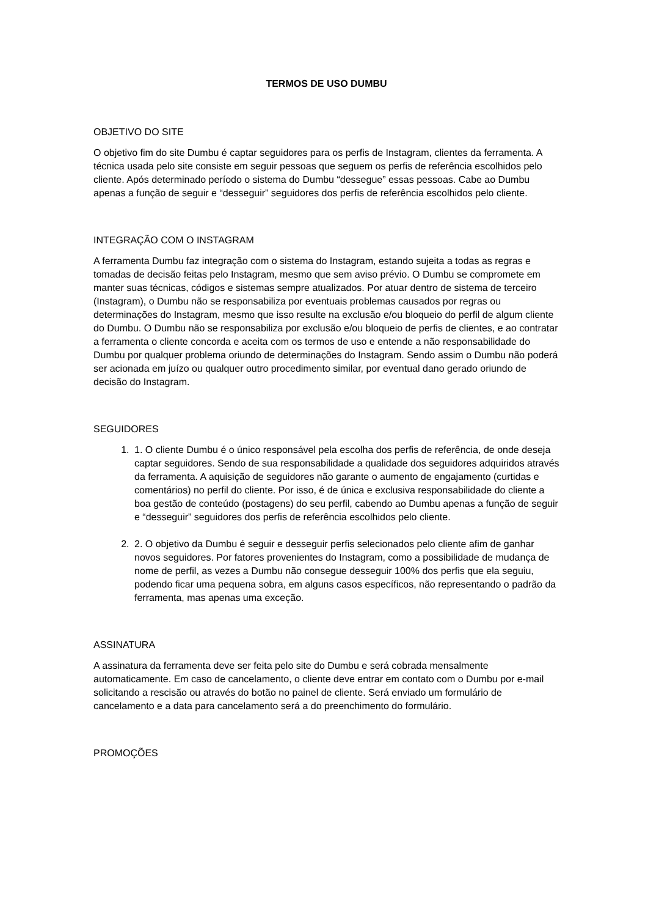TERMOS DE USO DUMBU
OBJETIVO DO SITE
O objetivo fim do site Dumbu é captar seguidores para os perfis de Instagram, clientes da ferramenta. A técnica usada pelo site consiste em seguir pessoas que seguem os perfis de referência escolhidos pelo cliente. Após determinado período o sistema do Dumbu “dessegue” essas pessoas. Cabe ao Dumbu apenas a função de seguir e “desseguir” seguidores dos perfis de referência escolhidos pelo cliente.
INTEGRAÇÃO COM O INSTAGRAM
A ferramenta Dumbu faz integração com o sistema do Instagram, estando sujeita a todas as regras e tomadas de decisão feitas pelo Instagram, mesmo que sem aviso prévio. O Dumbu se compromete em manter suas técnicas, códigos e sistemas sempre atualizados. Por atuar dentro de sistema de terceiro (Instagram), o Dumbu não se responsabiliza por eventuais problemas causados por regras ou determinações do Instagram, mesmo que isso resulte na exclusão e/ou bloqueio do perfil de algum cliente do Dumbu. O Dumbu não se responsabiliza por exclusão e/ou bloqueio de perfis de clientes, e ao contratar a ferramenta o cliente concorda e aceita com os termos de uso e entende a não responsabilidade do Dumbu por qualquer problema oriundo de determinações do Instagram. Sendo assim o Dumbu não poderá ser acionada em juízo ou qualquer outro procedimento similar, por eventual dano gerado oriundo de decisão do Instagram.
SEGUIDORES
1. 1. O cliente Dumbu é o único responsável pela escolha dos perfis de referência, de onde deseja captar seguidores. Sendo de sua responsabilidade a qualidade dos seguidores adquiridos através da ferramenta. A aquisição de seguidores não garante o aumento de engajamento (curtidas e comentários) no perfil do cliente. Por isso, é de única e exclusiva responsabilidade do cliente a boa gestão de conteúdo (postagens) do seu perfil, cabendo ao Dumbu apenas a função de seguir e “desseguir” seguidores dos perfis de referência escolhidos pelo cliente.
2. 2. O objetivo da Dumbu é seguir e desseguir perfis selecionados pelo cliente afim de ganhar novos seguidores. Por fatores provenientes do Instagram, como a possibilidade de mudança de nome de perfil, as vezes a Dumbu não consegue desseguir 100% dos perfis que ela seguiu, podendo ficar uma pequena sobra, em alguns casos específicos, não representando o padrão da ferramenta, mas apenas uma exceção.
ASSINATURA
A assinatura da ferramenta deve ser feita pelo site do Dumbu e será cobrada mensalmente automaticamente. Em caso de cancelamento, o cliente deve entrar em contato com o Dumbu por e-mail solicitando a rescisão ou através do botão no painel de cliente. Será enviado um formulário de cancelamento e a data para cancelamento será a do preenchimento do formulário.
PROMOÇÕES